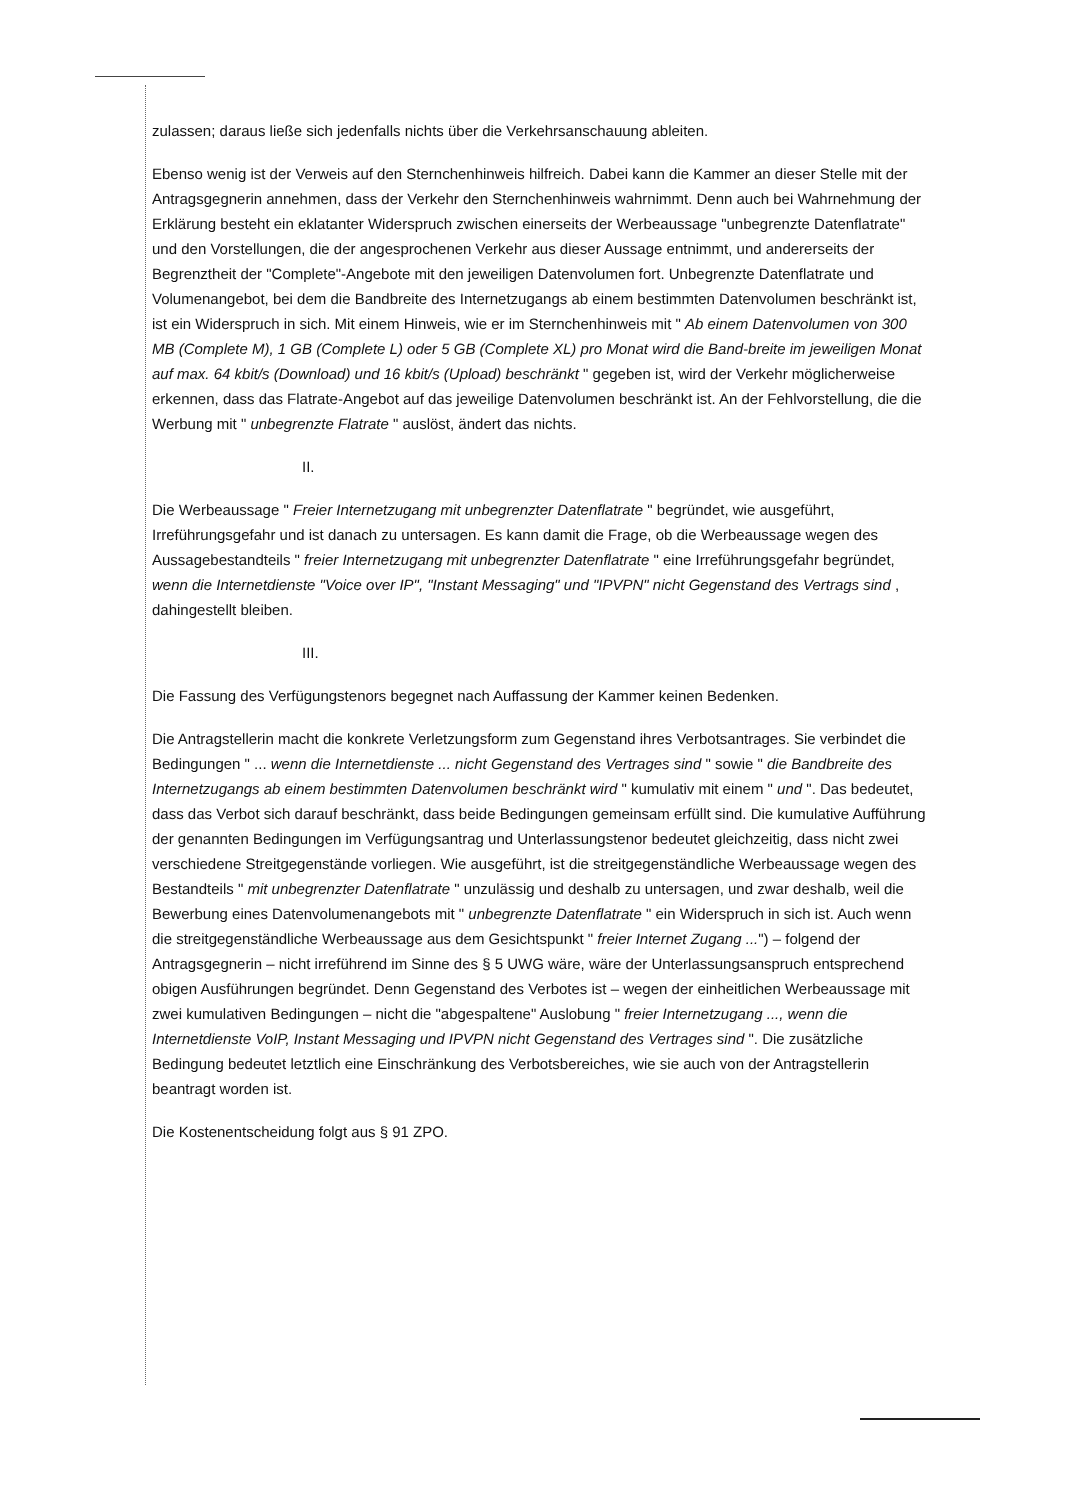zulassen; daraus ließe sich jedenfalls nichts über die Verkehrsanschauung ableiten.
Ebenso wenig ist der Verweis auf den Sternchenhinweis hilfreich. Dabei kann die Kammer an dieser Stelle mit der Antragsgegnerin annehmen, dass der Verkehr den Sternchenhinweis wahrnimmt. Denn auch bei Wahrnehmung der Erklärung besteht ein eklatanter Widerspruch zwischen einerseits der Werbeaussage "unbegrenzte Datenflatrate" und den Vorstellungen, die der angesprochenen Verkehr aus dieser Aussage entnimmt, und andererseits der Begrenztheit der "Complete"-Angebote mit den jeweiligen Datenvolumen fort. Unbegrenzte Datenflatrate und Volumenangebot, bei dem die Bandbreite des Internetzugangs ab einem bestimmten Datenvolumen beschränkt ist, ist ein Widerspruch in sich. Mit einem Hinweis, wie er im Sternchenhinweis mit " Ab einem Datenvolumen von 300 MB (Complete M), 1 GB (Complete L) oder 5 GB (Complete XL) pro Monat wird die Band-breite im jeweiligen Monat auf max. 64 kbit/s (Download) und 16 kbit/s (Upload) beschränkt " gegeben ist, wird der Verkehr möglicherweise erkennen, dass das Flatrate-Angebot auf das jeweilige Datenvolumen beschränkt ist. An der Fehlvorstellung, die die Werbung mit " unbegrenzte Flatrate " auslöst, ändert das nichts.
II.
Die Werbeaussage " Freier Internetzugang mit unbegrenzter Datenflatrate " begründet, wie ausgeführt, Irreführungsgefahr und ist danach zu untersagen. Es kann damit die Frage, ob die Werbeaussage wegen des Aussagebestandteils " freier Internetzugang mit unbegrenzter Datenflatrate " eine Irreführungsgefahr begründet, wenn die Internetdienste "Voice over IP", "Instant Messaging" und "IPVPN" nicht Gegenstand des Vertrags sind , dahingestellt bleiben.
III.
Die Fassung des Verfügungstenors begegnet nach Auffassung der Kammer keinen Bedenken.
Die Antragstellerin macht die konkrete Verletzungsform zum Gegenstand ihres Verbotsantrages. Sie verbindet die Bedingungen " ... wenn die Internetdienste ... nicht Gegenstand des Vertrages sind " sowie " die Bandbreite des Internetzugangs ab einem bestimmten Datenvolumen beschränkt wird " kumulativ mit einem " und ". Das bedeutet, dass das Verbot sich darauf beschränkt, dass beide Bedingungen gemeinsam erfüllt sind. Die kumulative Aufführung der genannten Bedingungen im Verfügungsantrag und Unterlassungstenor bedeutet gleichzeitig, dass nicht zwei verschiedene Streitgegenstände vorliegen. Wie ausgeführt, ist die streitgegenständliche Werbeaussage wegen des Bestandteils " mit unbegrenzter Datenflatrate " unzulässig und deshalb zu untersagen, und zwar deshalb, weil die Bewerbung eines Datenvolumenangebots mit " unbegrenzte Datenflatrate " ein Widerspruch in sich ist. Auch wenn die streitgegenständliche Werbeaussage aus dem Gesichtspunkt " freier Internet Zugang ...") – folgend der Antragsgegnerin – nicht irreführend im Sinne des § 5 UWG wäre, wäre der Unterlassungsanspruch entsprechend obigen Ausführungen begründet. Denn Gegenstand des Verbotes ist – wegen der einheitlichen Werbeaussage mit zwei kumulativen Bedingungen – nicht die "abgespaltene" Auslobung " freier Internetzugang ..., wenn die Internetdienste VoIP, Instant Messaging und IPVPN nicht Gegenstand des Vertrages sind ". Die zusätzliche Bedingung bedeutet letztlich eine Einschränkung des Verbotsbereiches, wie sie auch von der Antragstellerin beantragt worden ist.
Die Kostenentscheidung folgt aus § 91 ZPO.